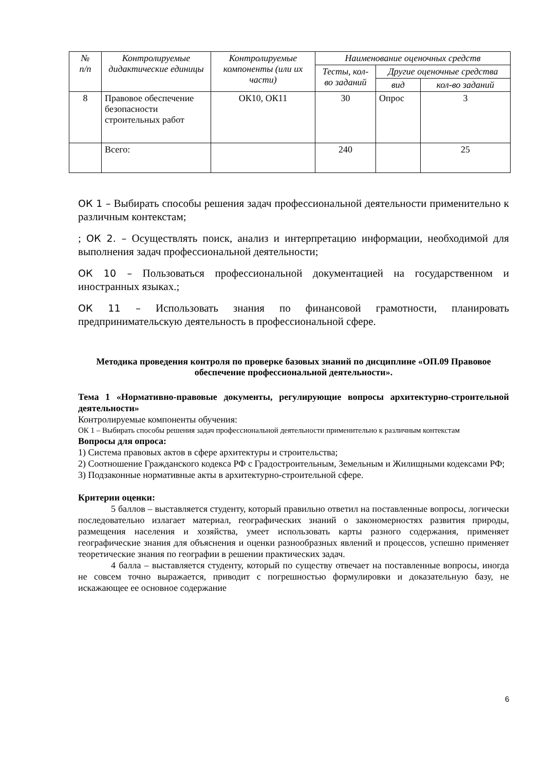| № п/п | Контролируемые дидактические единицы | Контролируемые компоненты (или их части) | Наименование оценочных средств | | |
| --- | --- | --- | --- | --- | --- |
| | | | Тесты, кол-во заданий | Другие оценочные средства | |
| | | | | вид | кол-во заданий |
| 8 | Правовое обеспечение безопасности строительных работ | ОК10, ОК11 | 30 | Опрос | 3 |
| | Всего: | | 240 | | 25 |
ОК 1 – Выбирать способы решения задач профессиональной деятельности применительно к различным контекстам;
; ОК 2. – Осуществлять поиск, анализ и интерпретацию информации, необходимой для выполнения задач профессиональной деятельности;
ОК 10 – Пользоваться профессиональной документацией на государственном и иностранных языках.;
ОК 11 – Использовать знания по финансовой грамотности, планировать предпринимательскую деятельность в профессиональной сфере.
Методика проведения контроля по проверке базовых знаний по дисциплине «ОП.09 Правовое обеспечение профессиональной деятельности».
Тема 1 «Нормативно-правовые документы, регулирующие вопросы архитектурно-строительной деятельности»
Контролируемые компоненты обучения:
ОК 1 – Выбирать способы решения задач профессиональной деятельности применительно к различным контекстам
Вопросы для опроса:
1) Система правовых актов в сфере архитектуры и строительства;
2) Соотношение Гражданского кодекса РФ с Градостроительным, Земельным и Жилищными кодексами РФ;
3) Подзаконные нормативные акты в архитектурно-строительной сфере.
Критерии оценки:
5 баллов – выставляется студенту, который правильно ответил на поставленные вопросы, логически последовательно излагает материал, географических знаний о закономерностях развития природы, размещения населения и хозяйства, умеет использовать карты разного содержания, применяет географические знания для объяснения и оценки разнообразных явлений и процессов, успешно применяет теоретические знания по географии в решении практических задач.
4 балла – выставляется студенту, который по существу отвечает на поставленные вопросы, иногда не совсем точно выражается, приводит с погрешностью формулировки и доказательную базу, не искажающее ее основное содержание
6